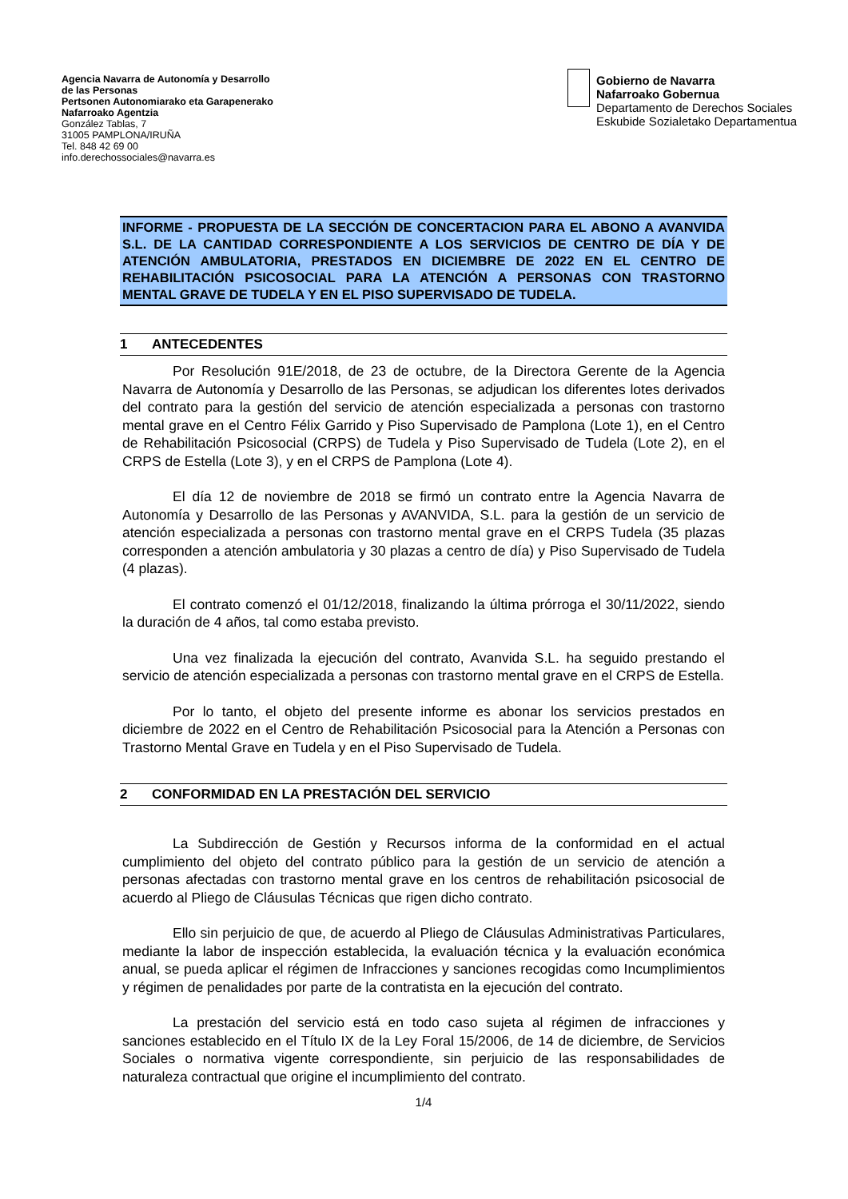Agencia Navarra de Autonomía y Desarrollo
de las Personas
Pertsonen Autonomiarako eta Garapenerako
Nafarroako Agentzia
González Tablas, 7
31005 PAMPLONA/IRUÑA
Tel. 848 42 69 00
info.derechossociales@navarra.es
Gobierno de Navarra
Nafarroako Gobernua
Departamento de Derechos Sociales
Eskubide Sozialetako Departamentua
INFORME - PROPUESTA DE LA SECCIÓN DE CONCERTACION PARA EL ABONO A AVANVIDA S.L. DE LA CANTIDAD CORRESPONDIENTE A LOS SERVICIOS DE CENTRO DE DÍA Y DE ATENCIÓN AMBULATORIA, PRESTADOS EN DICIEMBRE DE 2022 EN EL CENTRO DE REHABILITACIÓN PSICOSOCIAL PARA LA ATENCIÓN A PERSONAS CON TRASTORNO MENTAL GRAVE DE TUDELA Y EN EL PISO SUPERVISADO DE TUDELA.
1 ANTECEDENTES
Por Resolución 91E/2018, de 23 de octubre, de la Directora Gerente de la Agencia Navarra de Autonomía y Desarrollo de las Personas, se adjudican los diferentes lotes derivados del contrato para la gestión del servicio de atención especializada a personas con trastorno mental grave en el Centro Félix Garrido y Piso Supervisado de Pamplona (Lote 1), en el Centro de Rehabilitación Psicosocial (CRPS) de Tudela y Piso Supervisado de Tudela (Lote 2), en el CRPS de Estella (Lote 3), y en el CRPS de Pamplona (Lote 4).
El día 12 de noviembre de 2018 se firmó un contrato entre la Agencia Navarra de Autonomía y Desarrollo de las Personas y AVANVIDA, S.L. para la gestión de un servicio de atención especializada a personas con trastorno mental grave en el CRPS Tudela (35 plazas corresponden a atención ambulatoria y 30 plazas a centro de día) y Piso Supervisado de Tudela (4 plazas).
El contrato comenzó el 01/12/2018, finalizando la última prórroga el 30/11/2022, siendo la duración de 4 años, tal como estaba previsto.
Una vez finalizada la ejecución del contrato, Avanvida S.L. ha seguido prestando el servicio de atención especializada a personas con trastorno mental grave en el CRPS de Estella.
Por lo tanto, el objeto del presente informe es abonar los servicios prestados en diciembre de 2022 en el Centro de Rehabilitación Psicosocial para la Atención a Personas con Trastorno Mental Grave en Tudela y en el Piso Supervisado de Tudela.
2 CONFORMIDAD EN LA PRESTACIÓN DEL SERVICIO
La Subdirección de Gestión y Recursos informa de la conformidad en el actual cumplimiento del objeto del contrato público para la gestión de un servicio de atención a personas afectadas con trastorno mental grave en los centros de rehabilitación psicosocial de acuerdo al Pliego de Cláusulas Técnicas que rigen dicho contrato.
Ello sin perjuicio de que, de acuerdo al Pliego de Cláusulas Administrativas Particulares, mediante la labor de inspección establecida, la evaluación técnica y la evaluación económica anual, se pueda aplicar el régimen de Infracciones y sanciones recogidas como Incumplimientos y régimen de penalidades por parte de la contratista en la ejecución del contrato.
La prestación del servicio está en todo caso sujeta al régimen de infracciones y sanciones establecido en el Título IX de la Ley Foral 15/2006, de 14 de diciembre, de Servicios Sociales o normativa vigente correspondiente, sin perjuicio de las responsabilidades de naturaleza contractual que origine el incumplimiento del contrato.
1/4